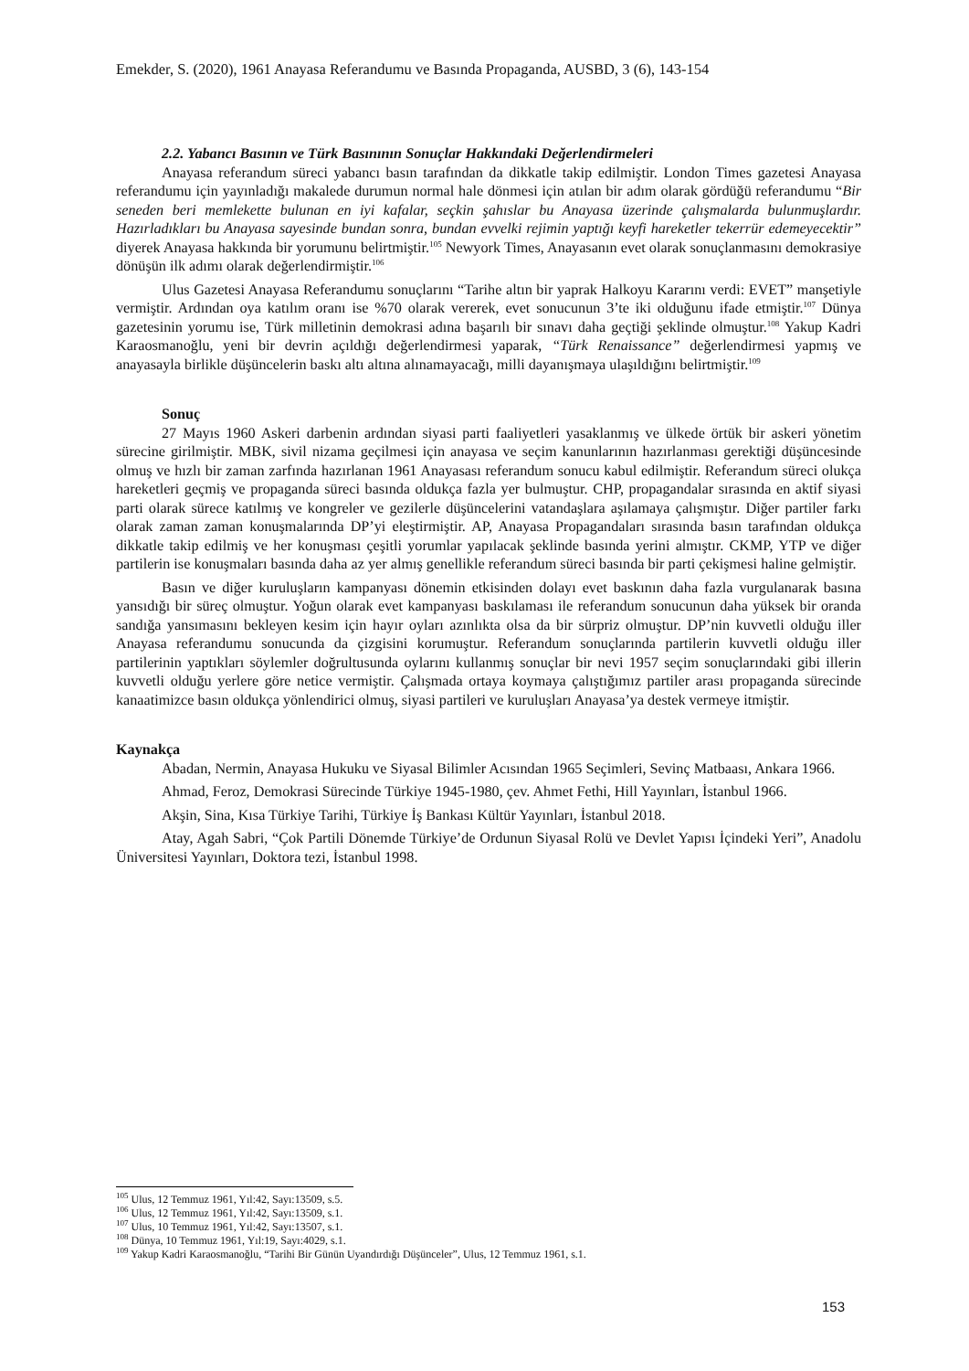Emekder, S. (2020), 1961 Anayasa Referandumu ve Basında Propaganda, AUSBD, 3 (6), 143-154
2.2. Yabancı Basının ve Türk Basınının Sonuçlar Hakkındaki Değerlendirmeleri
Anayasa referandum süreci yabancı basın tarafından da dikkatle takip edilmiştir. London Times gazetesi Anayasa referandumu için yayınladığı makalede durumun normal hale dönmesi için atılan bir adım olarak gördüğü referandumu “Bir seneden beri memlekette bulunan en iyi kafalar, seçkin şahıslar bu Anayasa üzerinde çalışmalarda bulunmuşlardır. Hazırladıkları bu Anayasa sayesinde bundan sonra, bundan evvelki rejimin yaptığı keyfi hareketler tekerrür edemeyecektir” diyerek Anayasa hakkında bir yorumunu belirtmiştir.<sup>105</sup> Newyork Times, Anayasanın evet olarak sonuçlanmasını demokrasiye dönüşün ilk adımı olarak değerlendirmiştir.<sup>106</sup>
Ulus Gazetesi Anayasa Referandumu sonuçlarını “Tarihe altın bir yaprak Halkoyu Kararını verdi: EVET” manşetiyle vermiştir. Ardından oya katılım oranı ise %70 olarak vererek, evet sonucunun 3’te iki olduğunu ifade etmiştir.<sup>107</sup> Dünya gazetesinin yorumu ise, Türk milletinin demokrasi adına başarılı bir sınavı daha geçtiği şeklinde olmuştur.<sup>108</sup> Yakup Kadri Karaosmanoğlu, yeni bir devrin açıldığı değerlendirmesi yaparak, “Türk Renaissance” değerlendirmesi yapmış ve anayasayla birlikle düşüncelerin baskı altı altına alınamayacağı, milli dayanışmaya ulaşıldığını belirtmiştir.<sup>109</sup>
Sonuç
27 Mayıs 1960 Askeri darbenin ardından siyasi parti faaliyetleri yasaklanmış ve ülkede örtük bir askeri yönetim sürecine girilmiştir. MBK, sivil nizama geçilmesi için anayasa ve seçim kanunlarının hazırlanması gerektiği düşüncesinde olmuş ve hızlı bir zaman zarfında hazırlanan 1961 Anayasası referandum sonucu kabul edilmiştir. Referandum süreci olukça hareketleri geçmiş ve propaganda süreci basında oldukça fazla yer bulmuştur. CHP, propagandalar sırasında en aktif siyasi parti olarak sürece katılmış ve kongreler ve gezilerle düşüncelerini vatandaşlara aşılamaya çalışmıştır. Diğer partiler farkı olarak zaman zaman konuşmalarında DP’yi eleştirmiştir. AP, Anayasa Propagandaları sırasında basın tarafından oldukça dikkatle takip edilmiş ve her konuşması çeşitli yorumlar yapılacak şeklinde basında yerini almıştır. CKMP, YTP ve diğer partilerin ise konuşmaları basında daha az yer almış genellikle referandum süreci basında bir parti çekişmesi haline gelmiştir.
Basın ve diğer kuruluşların kampanyası dönemin etkisinden dolayı evet baskının daha fazla vurgulanarak basına yansıdığı bir süreç olmuştur. Yoğun olarak evet kampanyası baskılaması ile referandum sonucunun daha yüksek bir oranda sandığa yansımasını bekleyen kesim için hayır oyları azınlıkta olsa da bir sürpriz olmuştur. DP’nin kuvvetli olduğu iller Anayasa referandumu sonucunda da çizgisini korumuştur. Referandum sonuçlarında partilerin kuvvetli olduğu iller partilerinin yaptıkları söylemler doğrultusunda oylarını kullanmış sonuçlar bir nevi 1957 seçim sonuçlarındaki gibi illerin kuvvetli olduğu yerlere göre netice vermiştir. Çalışmada ortaya koymaya çalıştığımız partiler arası propaganda sürecinde kanaatimizce basın oldukça yönlendirici olmuş, siyasi partileri ve kuruluşları Anayasa’ya destek vermeye itmiştir.
Kaynakça
Abadan, Nermin, Anayasa Hukuku ve Siyasal Bilimler Acısından 1965 Seçimleri, Sevinç Matbaası, Ankara 1966.
Ahmad, Feroz, Demokrasi Sürecinde Türkiye 1945-1980, çev. Ahmet Fethi, Hill Yayınları, İstanbul 1966.
Akşin, Sina, Kısa Türkiye Tarihi, Türkiye İş Bankası Kültür Yayınları, İstanbul 2018.
Atay, Agah Sabri, “Çok Partili Dönemde Türkiye’de Ordunun Siyasal Rolü ve Devlet Yapısı İçindeki Yeri”, Anadolu Üniversitesi Yayınları, Doktora tezi, İstanbul 1998.
<sup>105</sup> Ulus, 12 Temmuz 1961, Yıl:42, Sayı:13509, s.5.
<sup>106</sup> Ulus, 12 Temmuz 1961, Yıl:42, Sayı:13509, s.1.
<sup>107</sup> Ulus, 10 Temmuz 1961, Yıl:42, Sayı:13507, s.1.
<sup>108</sup> Dünya, 10 Temmuz 1961, Yıl:19, Sayı:4029, s.1.
<sup>109</sup> Yakup Kadri Karaosmanoğlu, “Tarihi Bir Günün Uyandırdığı Düşünceler”, Ulus, 12 Temmuz 1961, s.1.
153